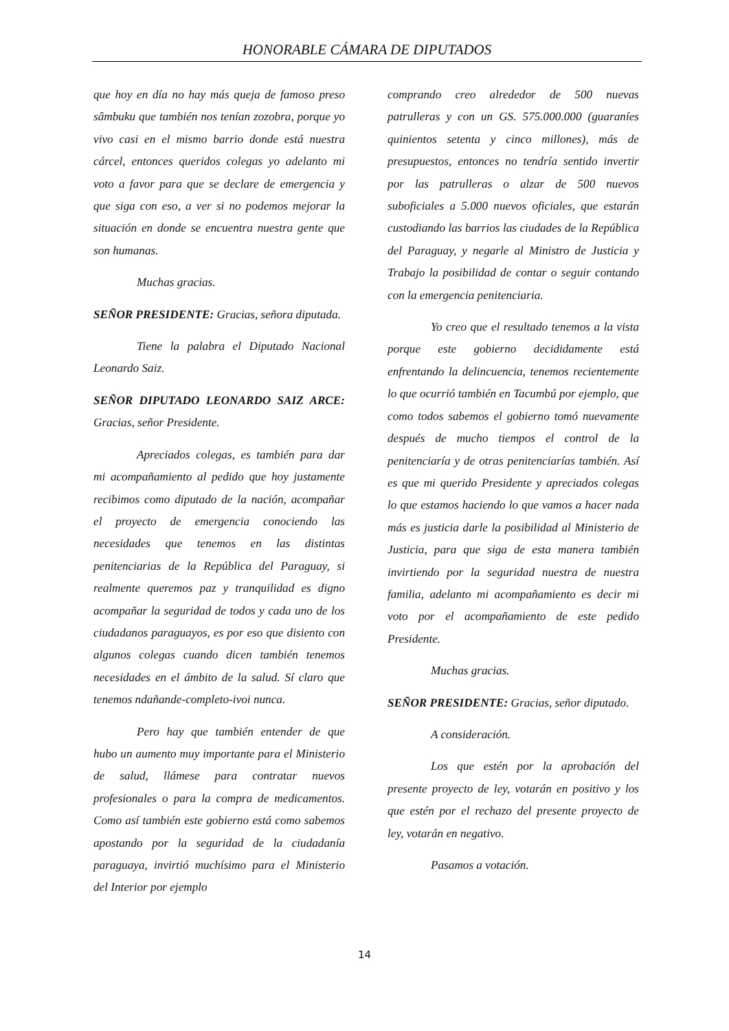HONORABLE CÁMARA DE DIPUTADOS
que hoy en día no hay más queja de famoso preso sâmbuku que también nos tenían zozobra, porque yo vivo casi en el mismo barrio donde está nuestra cárcel, entonces queridos colegas yo adelanto mi voto a favor para que se declare de emergencia y que siga con eso, a ver si no podemos mejorar la situación en donde se encuentra nuestra gente que son humanas.
Muchas gracias.
SEÑOR PRESIDENTE: Gracias, señora diputada.
Tiene la palabra el Diputado Nacional Leonardo Saiz.
SEÑOR DIPUTADO LEONARDO SAIZ ARCE: Gracias, señor Presidente.
Apreciados colegas, es también para dar mi acompañamiento al pedido que hoy justamente recibimos como diputado de la nación, acompañar el proyecto de emergencia conociendo las necesidades que tenemos en las distintas penitenciarias de la República del Paraguay, si realmente queremos paz y tranquilidad es digno acompañar la seguridad de todos y cada uno de los ciudadanos paraguayos, es por eso que disiento con algunos colegas cuando dicen también tenemos necesidades en el ámbito de la salud. Sí claro que tenemos ndañande-completo-ivoi nunca.
Pero hay que también entender de que hubo un aumento muy importante para el Ministerio de salud, llámese para contratar nuevos profesionales o para la compra de medicamentos. Como así también este gobierno está como sabemos apostando por la seguridad de la ciudadanía paraguaya, invirtió muchísimo para el Ministerio del Interior por ejemplo
comprando creo alrededor de 500 nuevas patrulleras y con un GS. 575.000.000 (guaraníes quinientos setenta y cinco millones), más de presupuestos, entonces no tendría sentido invertir por las patrulleras o alzar de 500 nuevos suboficiales a 5.000 nuevos oficiales, que estarán custodiando las barrios las ciudades de la República del Paraguay, y negarle al Ministro de Justicia y Trabajo la posibilidad de contar o seguir contando con la emergencia penitenciaria.
Yo creo que el resultado tenemos a la vista porque este gobierno decididamente está enfrentando la delincuencia, tenemos recientemente lo que ocurrió también en Tacumbú por ejemplo, que como todos sabemos el gobierno tomó nuevamente después de mucho tiempos el control de la penitenciaría y de otras penitenciarías también. Así es que mi querido Presidente y apreciados colegas lo que estamos haciendo lo que vamos a hacer nada más es justicia darle la posibilidad al Ministerio de Justicia, para que siga de esta manera también invirtiendo por la seguridad nuestra de nuestra familia, adelanto mi acompañamiento es decir mi voto por el acompañamiento de este pedido Presidente.
Muchas gracias.
SEÑOR PRESIDENTE: Gracias, señor diputado.
A consideración.
Los que estén por la aprobación del presente proyecto de ley, votarán en positivo y los que estén por el rechazo del presente proyecto de ley, votarán en negativo.
Pasamos a votación.
14